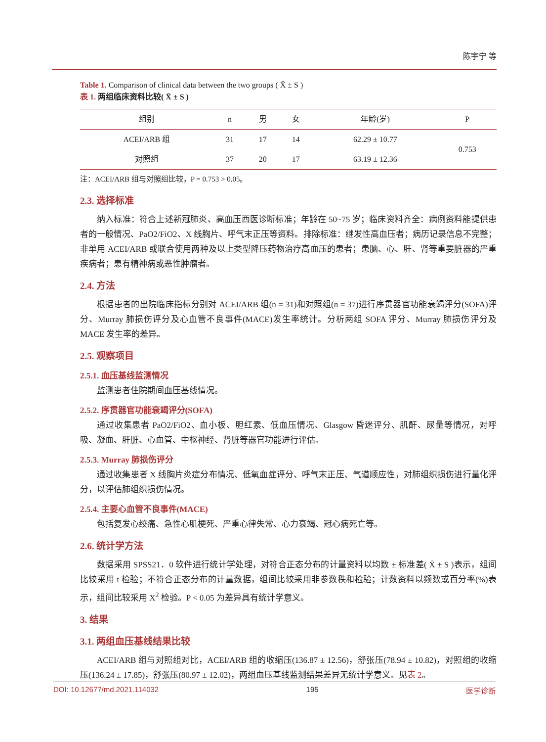陈宇宁 等
Table 1. Comparison of clinical data between the two groups ( X̄ ± S )
表 1. 两组临床资料比较( X̄ ± S )
| 组别 | n | 男 | 女 | 年龄(岁) | P |
| --- | --- | --- | --- | --- | --- |
| ACEI/ARB 组 | 31 | 17 | 14 | 62.29 ± 10.77 | 0.753 |
| 对照组 | 37 | 20 | 17 | 63.19 ± 12.36 | |
注：ACEI/ARB 组与对照组比较，P = 0.753 > 0.05。
2.3. 选择标准
纳入标准：符合上述新冠肺炎、高血压西医诊断标准；年龄在 50~75 岁；临床资料齐全：病例资料能提供患者的一般情况、PaO2/FiO2、X 线胸片、呼气末正压等资料。排除标准：继发性高血压者；病历记录信息不完整；非单用 ACEI/ARB 或联合使用两种及以上类型降压药物治疗高血压的患者；患脑、心、肝、肾等重要脏器的严重疾病者；患有精神病或恶性肿瘤者。
2.4. 方法
根据患者的出院临床指标分别对 ACEI/ARB 组(n = 31)和对照组(n = 37)进行序贯器官功能衰竭评分(SOFA)评分、Murray 肺损伤评分及心血管不良事件(MACE)发生率统计。分析两组 SOFA 评分、Murray 肺损伤评分及 MACE 发生率的差异。
2.5. 观察项目
2.5.1. 血压基线监测情况
监测患者住院期间血压基线情况。
2.5.2. 序贯器官功能衰竭评分(SOFA)
通过收集患者 PaO2/FiO2、血小板、胆红素、低血压情况、Glasgow 昏迷评分、肌酐、尿量等情况，对呼吸、凝血、肝脏、心血管、中枢神经、肾脏等器官功能进行评估。
2.5.3. Murray 肺损伤评分
通过收集患者 X 线胸片炎症分布情况、低氧血症评分、呼气末正压、气道顺应性，对肺组织损伤进行量化评分，以评估肺组织损伤情况。
2.5.4. 主要心血管不良事件(MACE)
包括复发心绞痛、急性心肌梗死、严重心律失常、心力衰竭、冠心病死亡等。
2.6. 统计学方法
数据采用 SPSS21．0 软件进行统计学处理，对符合正态分布的计量资料以均数 ± 标准差( X̄ ± S )表示，组间比较采用 t 检验；不符合正态分布的计量数据，组间比较采用非参数秩和检验；计数资料以频数或百分率(%)表示，组间比较采用 X<sup>2</sup> 检验。P < 0.05 为差异具有统计学意义。
3. 结果
3.1. 两组血压基线结果比较
ACEI/ARB 组与对照组对比，ACEI/ARB 组的收缩压(136.87 ± 12.56)，舒张压(78.94 ± 10.82)，对照组的收缩压(136.24 ± 17.85)，舒张压(80.97 ± 12.02)，两组血压基线监测结果差异无统计学意义。见表 2。
DOI: 10.12677/md.2021.114032 195 医学诊断